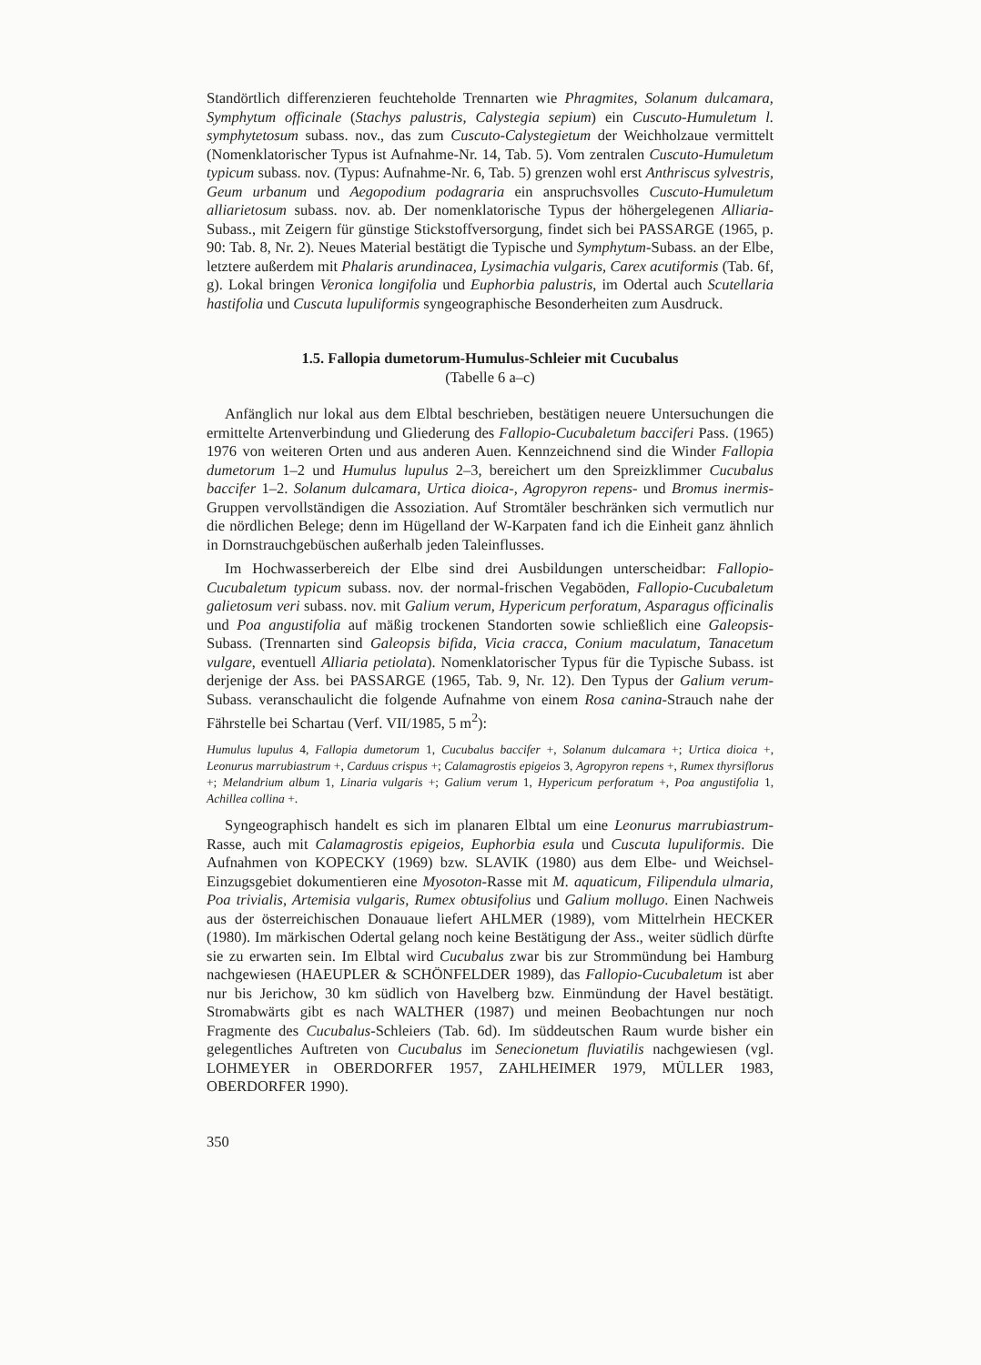Standörtlich differenzieren feuchteholde Trennarten wie Phragmites, Solanum dulcamara, Symphytum officinale (Stachys palustris, Calystegia sepium) ein Cuscuto-Humuletum l. symphytetosum subass. nov., das zum Cuscuto-Calystegietum der Weichholzaue vermittelt (Nomenklatorischer Typus ist Aufnahme-Nr. 14, Tab. 5). Vom zentralen Cuscuto-Humuletum typicum subass. nov. (Typus: Aufnahme-Nr. 6, Tab. 5) grenzen wohl erst Anthriscus sylvestris, Geum urbanum und Aegopodium podagraria ein anspruchsvolles Cuscuto-Humuletum alliarietosum subass. nov. ab. Der nomenklatorische Typus der höhergelegenen Alliaria-Subass., mit Zeigern für günstige Stickstoffversorgung, findet sich bei PASSARGE (1965, p. 90: Tab. 8, Nr. 2). Neues Material bestätigt die Typische und Symphytum-Subass. an der Elbe, letztere außerdem mit Phalaris arundinacea, Lysimachia vulgaris, Carex acutiformis (Tab. 6f, g). Lokal bringen Veronica longifolia und Euphorbia palustris, im Odertal auch Scutellaria hastifolia und Cuscuta lupuliformis syngeographische Besonderheiten zum Ausdruck.
1.5. Fallopia dumetorum-Humulus-Schleier mit Cucubalus
(Tabelle 6 a–c)
Anfänglich nur lokal aus dem Elbtal beschrieben, bestätigen neuere Untersuchungen die ermittelte Artenverbindung und Gliederung des Fallopio-Cucubaletum bacciferi Pass. (1965) 1976 von weiteren Orten und aus anderen Auen. Kennzeichnend sind die Winder Fallopia dumetorum 1–2 und Humulus lupulus 2–3, bereichert um den Spreizklimmer Cucubalus baccifer 1–2. Solanum dulcamara, Urtica dioica-, Agropyron repens- und Bromus inermis-Gruppen vervollständigen die Assoziation. Auf Stromtäler beschränken sich vermutlich nur die nördlichen Belege; denn im Hügelland der W-Karpaten fand ich die Einheit ganz ähnlich in Dornstrauchgebüschen außerhalb jeden Taleinflusses.
Im Hochwasserbereich der Elbe sind drei Ausbildungen unterscheidbar: Fallopio-Cucubaletum typicum subass. nov. der normal-frischen Vegaböden, Fallopio-Cucubaletum galietosum veri subass. nov. mit Galium verum, Hypericum perforatum, Asparagus officinalis und Poa angustifolia auf mäßig trockenen Standorten sowie schließlich eine Galeopsis-Subass. (Trennarten sind Galeopsis bifida, Vicia cracca, Conium maculatum, Tanacetum vulgare, eventuell Alliaria petiolata). Nomenklatorischer Typus für die Typische Subass. ist derjenige der Ass. bei PASSARGE (1965, Tab. 9, Nr. 12). Den Typus der Galium verum-Subass. veranschaulicht die folgende Aufnahme von einem Rosa canina-Strauch nahe der Fährstelle bei Schartau (Verf. VII/1985, 5 m<sup>2</sup>):
Humulus lupulus 4, Fallopia dumetorum 1, Cucubalus baccifer +, Solanum dulcamara +; Urtica dioica +, Leonurus marrubiastrum +, Carduus crispus +; Calamagrostis epigeios 3, Agropyron repens +, Rumex thyrsiflorus +; Melandrium album 1, Linaria vulgaris +; Galium verum 1, Hypericum perforatum +, Poa angustifolia 1, Achillea collina +.
Syngeographisch handelt es sich im planaren Elbtal um eine Leonurus marrubiastrum-Rasse, auch mit Calamagrostis epigeios, Euphorbia esula und Cuscuta lupuliformis. Die Aufnahmen von KOPECKY (1969) bzw. SLAVIK (1980) aus dem Elbe- und Weichsel-Einzugsgebiet dokumentieren eine Myosoton-Rasse mit M. aquaticum, Filipendula ulmaria, Poa trivialis, Artemisia vulgaris, Rumex obtusifolius und Galium mollugo. Einen Nachweis aus der österreichischen Donauaue liefert AHLMER (1989), vom Mittelrhein HECKER (1980). Im märkischen Odertal gelang noch keine Bestätigung der Ass., weiter südlich dürfte sie zu erwarten sein. Im Elbtal wird Cucubalus zwar bis zur Strommündung bei Hamburg nachgewiesen (HAEUPLER & SCHÖNFELDER 1989), das Fallopio-Cucubaletum ist aber nur bis Jerichow, 30 km südlich von Havelberg bzw. Einmündung der Havel bestätigt. Stromabwärts gibt es nach WALTHER (1987) und meinen Beobachtungen nur noch Fragmente des Cucubalus-Schleiers (Tab. 6d). Im süddeutschen Raum wurde bisher ein gelegentliches Auftreten von Cucubalus im Senecionetum fluviatilis nachgewiesen (vgl. LOHMEYER in OBERDORFER 1957, ZAHLHEIMER 1979, MÜLLER 1983, OBERDORFER 1990).
350